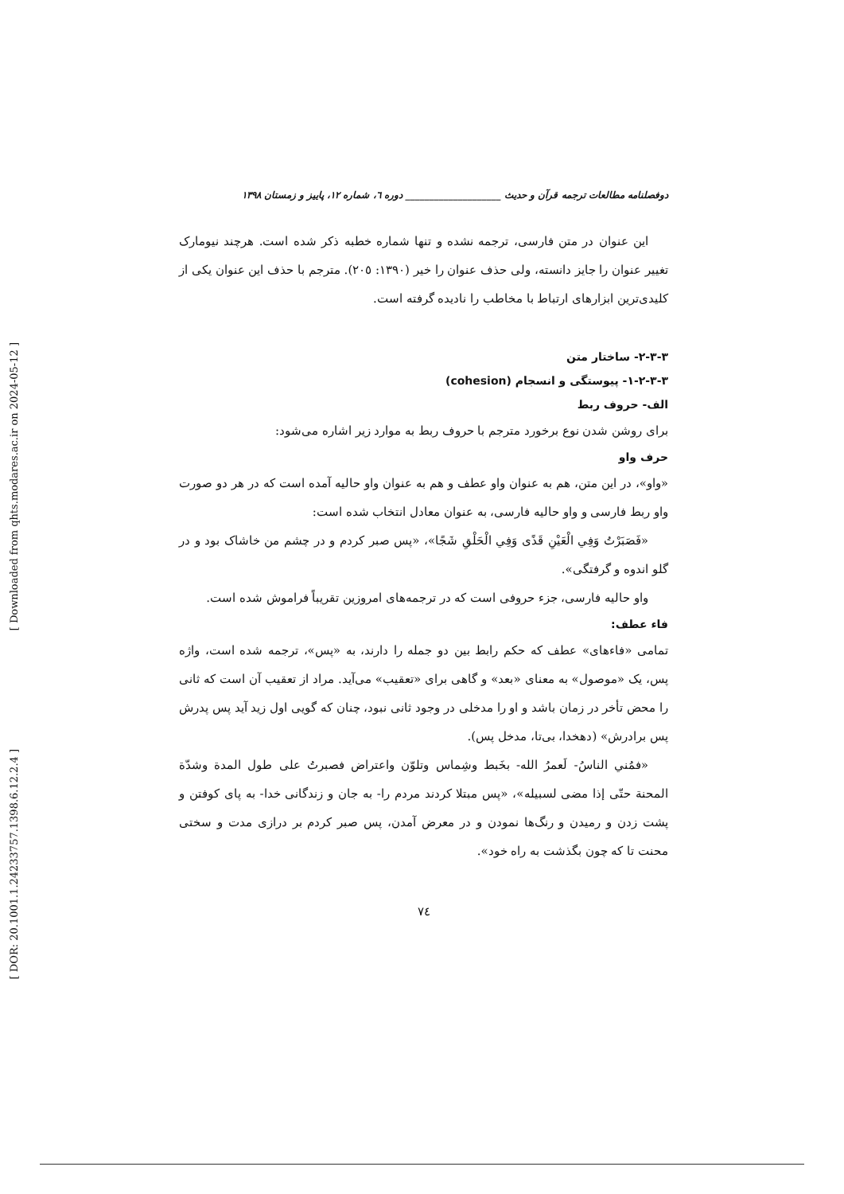[ Downloaded from qhts.modares.ac.ir on 2024-05-12 ]
[ DOR: 20.1001.1.24233757.1398.6.12.2.4 ]
دوفصلنامه مطالعات ترجمه قرآن و حدیث ____________________ دوره ٦، شماره ١٢، پاییز و زمستان ١٣٩٨
این عنوان در متن فارسی، ترجمه نشده و تنها شماره خطبه ذکر شده است. هرچند نیومارک تغییر عنوان را جایز دانسته، ولی حذف عنوان را خیر (١٣٩٠: ٢٠٥). مترجم با حذف این عنوان یکی از کلیدی‌ترین ابزارهای ارتباط با مخاطب را نادیده گرفته است.
٣-٣-٢- ساختار متن
٣-٣-٢-١- پیوستگی و انسجام (cohesion)
الف- حروف ربط
برای روشن شدن نوع برخورد مترجم با حروف ربط به موارد زیر اشاره می‌شود:
حرف واو
«واو»، در این متن، هم به عنوان واو عطف و هم به عنوان واو حالیه آمده است که در هر دو صورت واو ربط فارسی و واو حالیه فارسی، به عنوان معادل انتخاب شده است:
«فَصَبَرْتُ وَفِي الْعَيْنِ قَذًى وَفِي الْحَلْقِ شَجًا»، «پس صبر کردم و در چشم من خاشاک بود و در گلو اندوه و گرفتگی».
واو حالیه فارسی، جزء حروفی است که در ترجمه‌های امروزین تقریباً فراموش شده است.
فاء عطف:
تمامی «فاءهای» عطف که حکم رابط بین دو جمله را دارند، به «پس»، ترجمه شده است، واژه پس، یک «موصول» به معنای «بعد» و گاهی برای «تعقیب» می‌آید. مراد از تعقیب آن است که ثانی را محض تأخر در زمان باشد و او را مدخلی در وجود ثانی نبود، چنان که گویی اول زید آید پس پدرش پس برادرش» (دهخدا، بی‌تا، مدخل پس).
«فمُني الناسُ- لَعمرُ الله- بخَبط وشِماس وتلوّن واعتراض فصبرتُ على طول المدة وشدّة المحنة حتّى إذا مضى لسبيله»، «پس مبتلا کردند مردم را- به جان و زندگانی خدا- به پای کوفتن و پشت زدن و رمیدن و رنگ‌ها نمودن و در معرض آمدن، پس صبر کردم بر درازی مدت و سختی محنت تا که چون بگذشت به راه خود».
٧٤